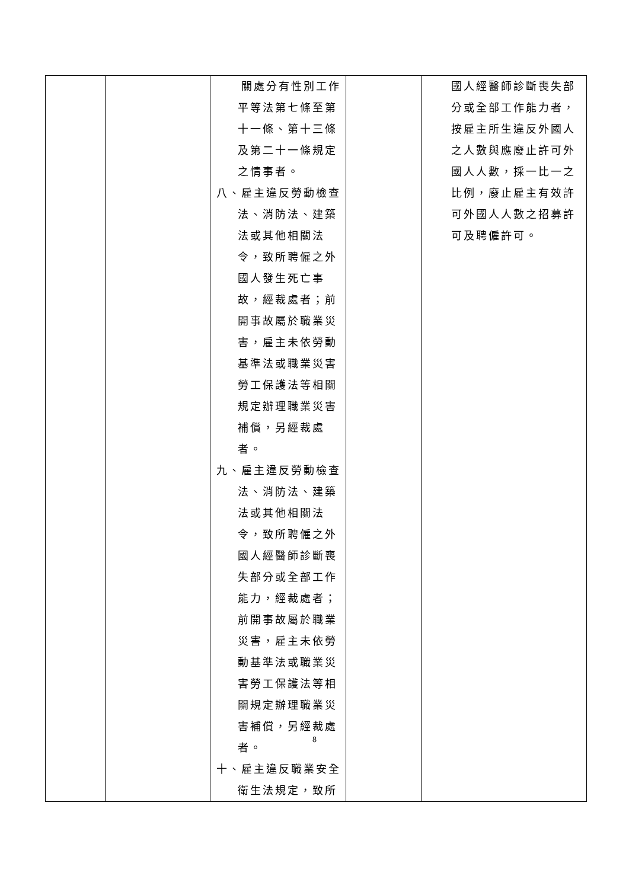| | | 關處分有性別工作平等法第七條至第十一條、第十三條及第二十一條規定之情事者。 八、雇主違反勞動檢查法、消防法、建築法或其他相關法令，致所聘僱之外國人發生死亡事故，經裁處者；前開事故屬於職業災害，雇主未依勞動基準法或職業災害勞工保護法等相關規定辦理職業災害補償，另經裁處者。 九、雇主違反勞動檢查法、消防法、建築法或其他相關法令，致所聘僱之外國人經醫師診斷喪失部分或全部工作能力，經裁處者；前開事故屬於職業災害，雇主未依勞動基準法或職業災害勞工保護法等相關規定辦理職業災害補償，另經裁處者。 十、雇主違反職業安全衛生法規定，致所 | | 國人經醫師診斷喪失部分或全部工作能力者，按雇主所生違反外國人之人數與應廢止許可外國人人數，採一比一之比例，廢止雇主有效許可外國人人數之招募許可及聘僱許可。 |
8